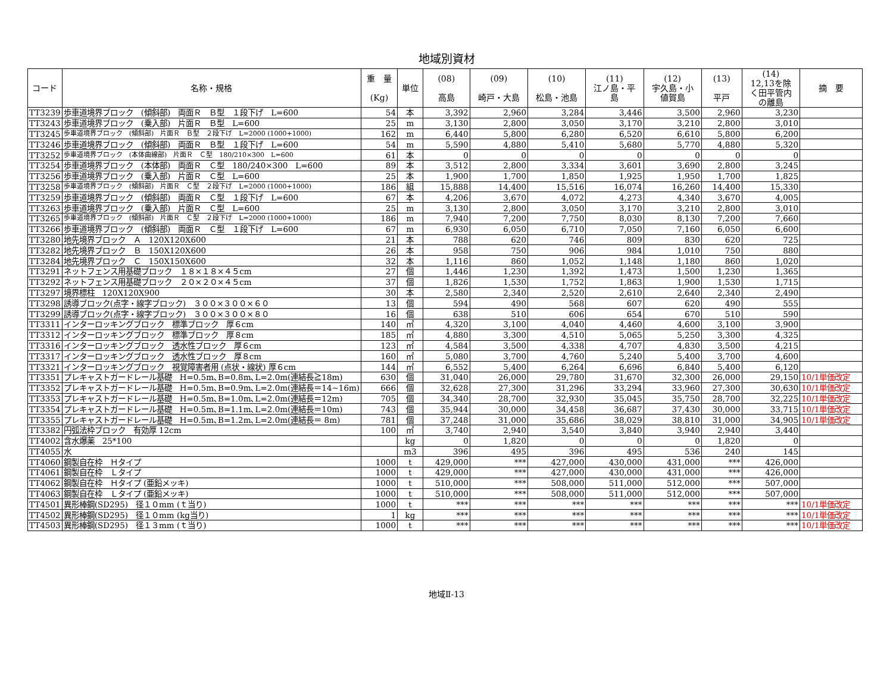地域別資材
| コード | 名称・規格 | 重 量 (Kg) | 単位 | (08) 高島 | (09) 崎戸・大島 | (10) 松島・池島 | (11) 江ノ島・平 島 | (12) 宇久島・小 値賀島 | (13) 平戸 | (14) 12,13を除 く田平管内 の離島 | 摘 要 |
| --- | --- | --- | --- | --- | --- | --- | --- | --- | --- | --- | --- |
| TT3239 | 歩車道境界ブロック (傾斜部) 両面Ｒ Ｂ型 １段下げ L=600 | 54 | 本 | 3,392 | 2,960 | 3,284 | 3,446 | 3,500 | 2,960 | 3,230 | |
| TT3243 | 歩車道境界ブロック (乗入部) 片面Ｒ Ｂ型 L=600 | 25 | m | 3,130 | 2,800 | 3,050 | 3,170 | 3,210 | 2,800 | 3,010 | |
| TT3245 | 歩車道境界ブロック (傾斜部) 片面Ｒ Ｂ型 ２段下げ L=2000 (1000+1000) | 162 | m | 6,440 | 5,800 | 6,280 | 6,520 | 6,610 | 5,800 | 6,200 | |
| TT3246 | 歩車道境界ブロック (傾斜部) 両面Ｒ Ｂ型 １段下げ L=600 | 54 | m | 5,590 | 4,880 | 5,410 | 5,680 | 5,770 | 4,880 | 5,320 | |
| TT3252 | 歩車道境界ブロック (本体曲線部) 片面Ｒ Ｃ型 180/210×300 L=600 | 61 | 本 | 0 | 0 | 0 | 0 | 0 | 0 | 0 | |
| TT3254 | 歩車道境界ブロック (本体部) 両面Ｒ Ｃ型 180/240×300 L=600 | 89 | 本 | 3,512 | 2,800 | 3,334 | 3,601 | 3,690 | 2,800 | 3,245 | |
| TT3256 | 歩車道境界ブロック (乗入部) 片面Ｒ Ｃ型 L=600 | 25 | 本 | 1,900 | 1,700 | 1,850 | 1,925 | 1,950 | 1,700 | 1,825 | |
| TT3258 | 歩車道境界ブロック (傾斜部) 片面Ｒ Ｃ型 ２段下げ L=2000 (1000+1000) | 186 | 組 | 15,888 | 14,400 | 15,516 | 16,074 | 16,260 | 14,400 | 15,330 | |
| TT3259 | 歩車道境界ブロック (傾斜部) 両面Ｒ Ｃ型 １段下げ L=600 | 67 | 本 | 4,206 | 3,670 | 4,072 | 4,273 | 4,340 | 3,670 | 4,005 | |
| TT3263 | 歩車道境界ブロック (乗入部) 片面Ｒ Ｃ型 L=600 | 25 | m | 3,130 | 2,800 | 3,050 | 3,170 | 3,210 | 2,800 | 3,010 | |
| TT3265 | 歩車道境界ブロック (傾斜部) 片面Ｒ Ｃ型 ２段下げ L=2000 (1000+1000) | 186 | m | 7,940 | 7,200 | 7,750 | 8,030 | 8,130 | 7,200 | 7,660 | |
| TT3266 | 歩車道境界ブロック (傾斜部) 両面Ｒ Ｃ型 １段下げ L=600 | 67 | m | 6,930 | 6,050 | 6,710 | 7,050 | 7,160 | 6,050 | 6,600 | |
| TT3280 | 地先境界ブロック Ａ 120X120X600 | 21 | 本 | 788 | 620 | 746 | 809 | 830 | 620 | 725 | |
| TT3282 | 地先境界ブロック Ｂ 150X120X600 | 26 | 本 | 958 | 750 | 906 | 984 | 1,010 | 750 | 880 | |
| TT3284 | 地先境界ブロック Ｃ 150X150X600 | 32 | 本 | 1,116 | 860 | 1,052 | 1,148 | 1,180 | 860 | 1,020 | |
| TT3291 | ネットフェンス用基礎ブロック １８×１８×４５cm | 27 | 個 | 1,446 | 1,230 | 1,392 | 1,473 | 1,500 | 1,230 | 1,365 | |
| TT3292 | ネットフェンス用基礎ブロック ２０×２０×４５cm | 37 | 個 | 1,826 | 1,530 | 1,752 | 1,863 | 1,900 | 1,530 | 1,715 | |
| TT3297 | 境界標柱 120X120X900 | 30 | 本 | 2,580 | 2,340 | 2,520 | 2,610 | 2,640 | 2,340 | 2,490 | |
| TT3298 | 誘導ブロック(点字・線字ブロック) ３００×３００×６０ | 13 | 個 | 594 | 490 | 568 | 607 | 620 | 490 | 555 | |
| TT3299 | 誘導ブロック(点字・線字ブロック) ３００×３００×８０ | 16 | 個 | 638 | 510 | 606 | 654 | 670 | 510 | 590 | |
| TT3311 | インターロッキングブロック 標準ブロック 厚６cm | 140 | ㎡ | 4,320 | 3,100 | 4,040 | 4,460 | 4,600 | 3,100 | 3,900 | |
| TT3312 | インターロッキングブロック 標準ブロック 厚８cm | 185 | ㎡ | 4,880 | 3,300 | 4,510 | 5,065 | 5,250 | 3,300 | 4,325 | |
| TT3316 | インターロッキングブロック 透水性ブロック 厚６cm | 123 | ㎡ | 4,584 | 3,500 | 4,338 | 4,707 | 4,830 | 3,500 | 4,215 | |
| TT3317 | インターロッキングブロック 透水性ブロック 厚８cm | 160 | ㎡ | 5,080 | 3,700 | 4,760 | 5,240 | 5,400 | 3,700 | 4,600 | |
| TT3321 | インターロッキングブロック 視覚障害者用 (点状・線状) 厚６cm | 144 | ㎡ | 6,552 | 5,400 | 6,264 | 6,696 | 6,840 | 5,400 | 6,120 | |
| TT3351 | プレキャストガードレール基礎 H=0.5m､B=0.8m､L=2.0m(連結長≧18m) | 630 | 個 | 31,040 | 26,000 | 29,780 | 31,670 | 32,300 | 26,000 | 29,150 | 10/1単価改定 |
| TT3352 | プレキャストガードレール基礎 H=0.5m､B=0.9m､L=2.0m(連結長＝14~16m) | 666 | 個 | 32,628 | 27,300 | 31,296 | 33,294 | 33,960 | 27,300 | 30,630 | 10/1単価改定 |
| TT3353 | プレキャストガードレール基礎 H=0.5m､B=1.0m､L=2.0m(連結長＝12m) | 705 | 個 | 34,340 | 28,700 | 32,930 | 35,045 | 35,750 | 28,700 | 32,225 | 10/1単価改定 |
| TT3354 | プレキャストガードレール基礎 H=0.5m､B=1.1m､L=2.0m(連結長＝10m) | 743 | 個 | 35,944 | 30,000 | 34,458 | 36,687 | 37,430 | 30,000 | 33,715 | 10/1単価改定 |
| TT3355 | プレキャストガードレール基礎 H=0.5m､B=1.2m､L=2.0m(連結長＝ 8m) | 781 | 個 | 37,248 | 31,000 | 35,686 | 38,029 | 38,810 | 31,000 | 34,905 | 10/1単価改定 |
| TT3382 | 円弧法枠ブロック 有効厚 12cm | 100 | ㎡ | 3,740 | 2,940 | 3,540 | 3,840 | 3,940 | 2,940 | 3,440 | |
| TT4002 | 含水爆薬 25*100 | | kg | 0 | 1,820 | 0 | 0 | 0 | 1,820 | 0 | |
| TT4055 | 水 | | m3 | 396 | 495 | 396 | 495 | 536 | 240 | 145 | |
| TT4060 | 鋼製自在枠 Ｈタイプ | 1000 | t | 429,000 | *** | 427,000 | 430,000 | 431,000 | *** | 426,000 | |
| TT4061 | 鋼製自在枠 Ｌタイプ | 1000 | t | 429,000 | *** | 427,000 | 430,000 | 431,000 | *** | 426,000 | |
| TT4062 | 鋼製自在枠 Ｈタイプ (亜鉛メッキ) | 1000 | t | 510,000 | *** | 508,000 | 511,000 | 512,000 | *** | 507,000 | |
| TT4063 | 鋼製自在枠 Ｌタイプ (亜鉛メッキ) | 1000 | t | 510,000 | *** | 508,000 | 511,000 | 512,000 | *** | 507,000 | |
| TT4501 | 異形棒鋼(SD295) 径１０mm (ｔ当り) | 1000 | t | *** | *** | *** | *** | *** | *** | *** | 10/1単価改定 |
| TT4502 | 異形棒鋼(SD295) 径１０mm (kg当り) | 1 | kg | *** | *** | *** | *** | *** | *** | *** | 10/1単価改定 |
| TT4503 | 異形棒鋼(SD295) 径１３mm (ｔ当り) | 1000 | t | *** | *** | *** | *** | *** | *** | *** | 10/1単価改定 |
地域Ⅱ-13